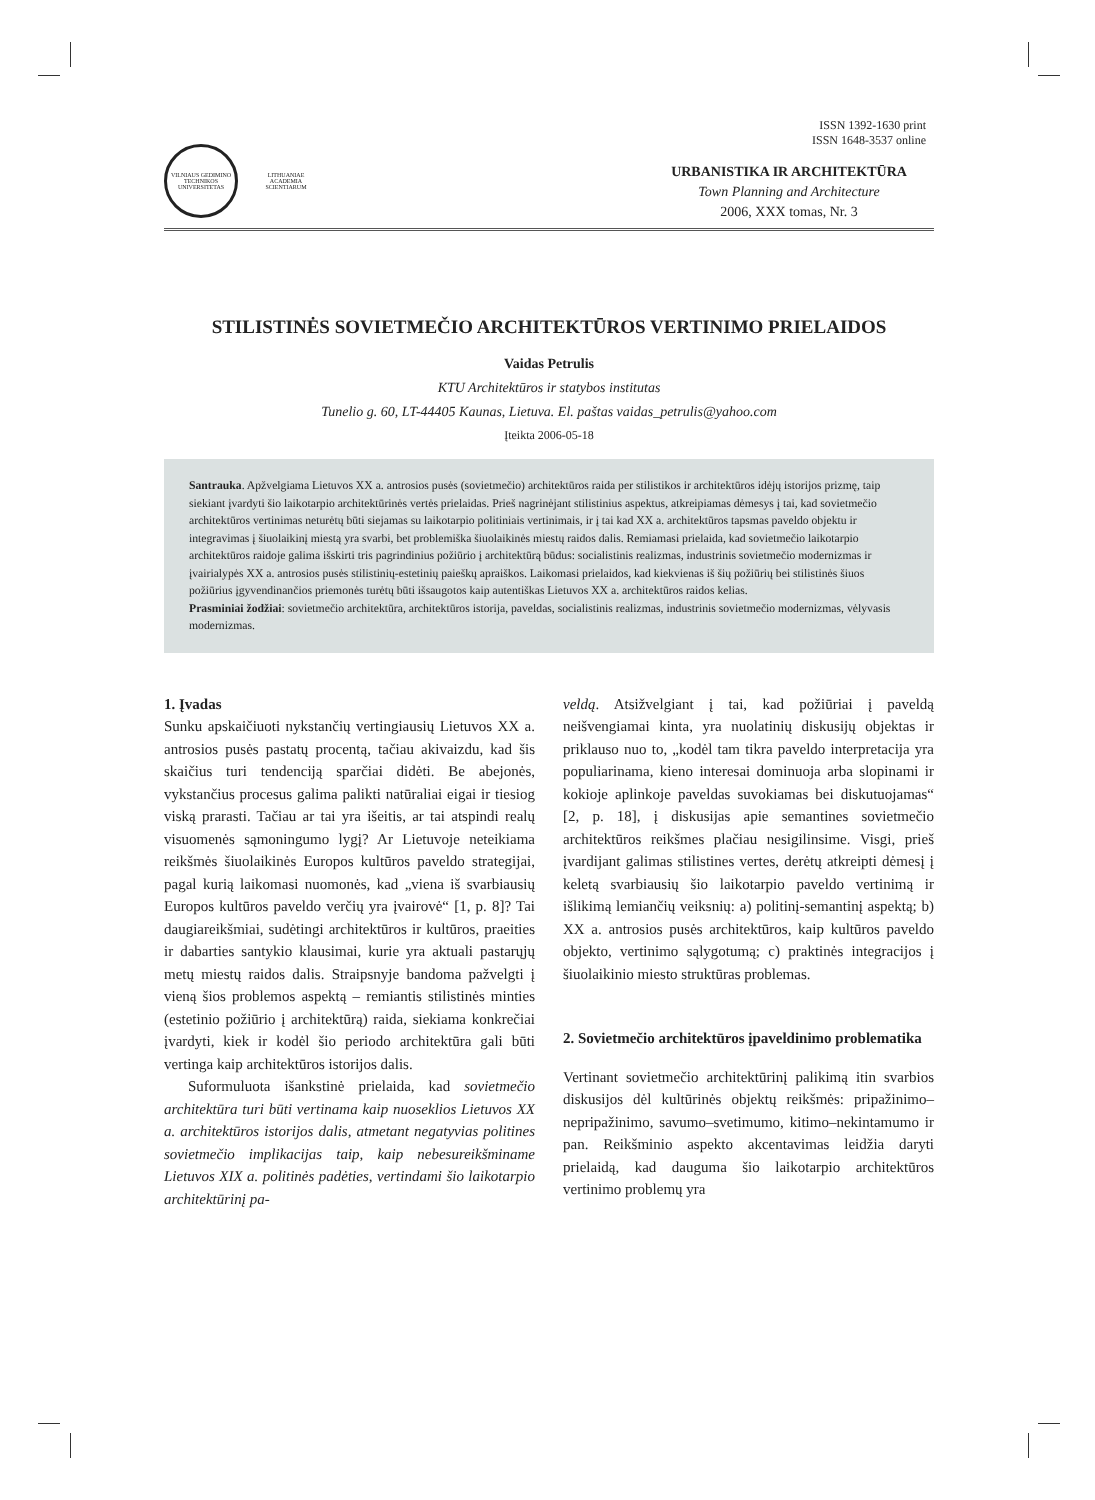VILNIAUS GEDIMINO TECHNIKOS UNIVERSITETAS
LITHUANIAE ACADEMIA SCIENTIARUM
ISSN 1392-1630 print
ISSN 1648-3537 online
URBANISTIKA IR ARCHITEKTŪRA
Town Planning and Architecture
2006, XXX tomas, Nr. 3
STILISTINĖS SOVIETMEČIO ARCHITEKTŪROS VERTINIMO PRIELAIDOS
Vaidas Petrulis
KTU Architektūros ir statybos institutas
Tunelio g. 60, LT-44405 Kaunas, Lietuva. El. paštas vaidas_petrulis@yahoo.com
Įteikta 2006-05-18
Santrauka. Apžvelgiama Lietuvos XX a. antrosios pusės (sovietmečio) architektūros raida per stilistikos ir architektūros idėjų istorijos prizmę, taip siekiant įvardyti šio laikotarpio architektūrinės vertės prielaidas. Prieš nagrinėjant stilistinius aspektus, atkreipiamas dėmesys į tai, kad sovietmečio architektūros vertinimas neturėtų būti siejamas su laikotarpio politiniais vertinimais, ir į tai kad XX a. architektūros tapsmas paveldo objektu ir integravimas į šiuolaikinį miestą yra svarbi, bet problemiška šiuolaikinės miestų raidos dalis. Remiamasi prielaida, kad sovietmečio laikotarpio architektūros raidoje galima išskirti tris pagrindinius požiūrio į architektūrą būdus: socialistinis realizmas, industrinis sovietmečio modernizmas ir įvairialypės XX a. antrosios pusės stilistinių-estetinių paieškų apraiškos. Laikomasi prielaidos, kad kiekvienas iš šių požiūrių bei stilistinės šiuos požiūrius įgyvendinančios priemonės turėtų būti išsaugotos kaip autentiškas Lietuvos XX a. architektūros raidos kelias.
Prasminiai žodžiai: sovietmečio architektūra, architektūros istorija, paveldas, socialistinis realizmas, industrinis sovietmečio modernizmas, vėlyvasis modernizmas.
1. Įvadas
Sunku apskaičiuoti nykstančių vertingiausių Lietuvos XX a. antrosios pusės pastatų procentą, tačiau akivaizdu, kad šis skaičius turi tendenciją sparčiai didėti. Be abejonės, vykstančius procesus galima palikti natūraliai eigai ir tiesiog viską prarasti. Tačiau ar tai yra išeitis, ar tai atspindi realų visuomenės sąmoningumo lygį? Ar Lietuvoje neteikiama reikšmės šiuolaikinės Europos kultūros paveldo strategijai, pagal kurią laikomasi nuomonės, kad „viena iš svarbiausių Europos kultūros paveldo verčių yra įvairovė“ [1, p. 8]? Tai daugiareikšmiai, sudėtingi architektūros ir kultūros, praeities ir dabarties santykio klausimai, kurie yra aktuali pastarųjų metų miestų raidos dalis. Straipsnyje bandoma pažvelgti į vieną šios problemos aspektą – remiantis stilistinės minties (estetinio požiūrio į architektūrą) raida, siekiama konkrečiai įvardyti, kiek ir kodėl šio periodo architektūra gali būti vertinga kaip architektūros istorijos dalis.
Suformuluota išankstinė prielaida, kad sovietmečio architektūra turi būti vertinama kaip nuoseklios Lietuvos XX a. architektūros istorijos dalis, atmetant negatyvias politines sovietmečio implikacijas taip, kaip nebesureikšminame Lietuvos XIX a. politinės padėties, vertindami šio laikotarpio architektūrinį pa-
veldą. Atsižvelgiant į tai, kad požiūriai į paveldą neišvengiamai kinta, yra nuolatinių diskusijų objektas ir priklauso nuo to, „kodėl tam tikra paveldo interpretacija yra populiarinama, kieno interesai dominuoja arba slopinami ir kokioje aplinkoje paveldas suvokiamas bei diskutuojamas“ [2, p. 18], į diskusijas apie semantines sovietmečio architektūros reikšmes plačiau nesigilinsime. Visgi, prieš įvardijant galimas stilistines vertes, derėtų atkreipti dėmesį į keletą svarbiausių šio laikotarpio paveldo vertinimą ir išlikimą lemiančių veiksnių: a) politinį-semantinį aspektą; b) XX a. antrosios pusės architektūros, kaip kultūros paveldo objekto, vertinimo sąlygotumą; c) praktinės integracijos į šiuolaikinio miesto struktūras problemas.
2. Sovietmečio architektūros įpaveldinimo problematika
Vertinant sovietmečio architektūrinį palikimą itin svarbios diskusijos dėl kultūrinės objektų reikšmės: pripažinimo–nepripažinimo, savumo–svetimumo, kitimo–nekintamumo ir pan. Reikšminio aspekto akcentavimas leidžia daryti prielaidą, kad dauguma šio laikotarpio architektūros vertinimo problemų yra